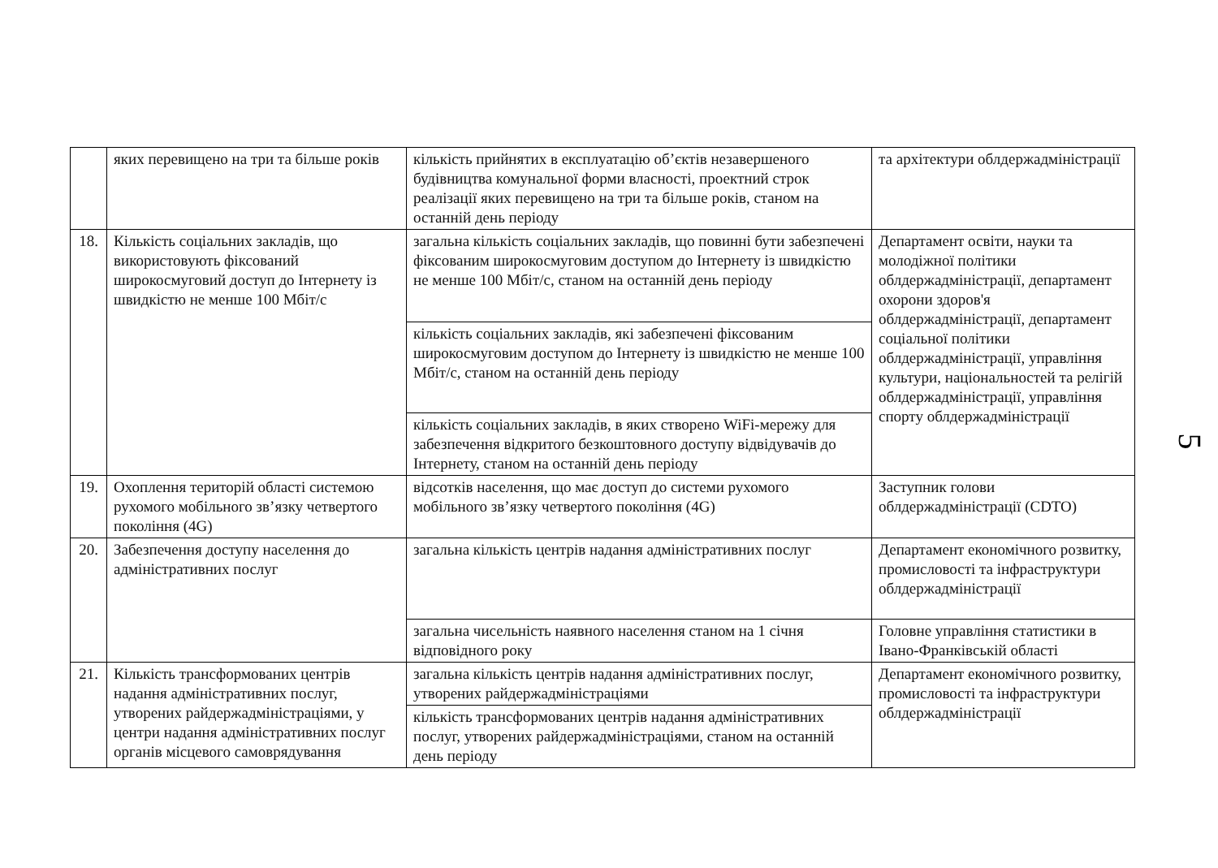| | яких перевищено на три та більше років | кількість прийнятих в експлуатацію об’єктів незавершеного будівництва комунальної форми власності, проектний строк реалізації яких перевищено на три та більше років, станом на останній день періоду | та архітектури облдержадміністрації |
| 18. | Кількість соціальних закладів, що використовують фіксований широкосмуговий доступ до Інтернету із швидкістю не менше 100 Мбіт/с | загальна кількість соціальних закладів, що повинні бути забезпечені фіксованим широкосмуговим доступом до Інтернету із швидкістю не менше 100 Мбіт/с, станом на останній день періоду | Департамент освіти, науки та молодіжної політики облдержадміністрації, департамент охорони здоров'я облдержадміністрації, департамент соціальної політики облдержадміністрації, управління культури, національностей та релігій облдержадміністрації, управління спорту облдержадміністрації |
| | | кількість соціальних закладів, які забезпечені фіксованим широкосмуговим доступом до Інтернету із швидкістю не менше 100 Мбіт/с, станом на останній день періоду | |
| | | кількість соціальних закладів, в яких створено WiFi-мережу для забезпечення відкритого безкоштовного доступу відвідувачів до Інтернету, станом на останній день періоду | |
| 19. | Охоплення територій області системою рухомого мобільного зв’язку четвертого покоління (4G) | відсотків населення, що має доступ до системи рухомого мобільного зв’язку четвертого покоління (4G) | Заступник голови облдержадміністрації (CDTO) |
| 20. | Забезпечення доступу населення до адміністративних послуг | загальна кількість центрів надання адміністративних послуг | Департамент економічного розвитку, промисловості та інфраструктури облдержадміністрації |
| | | загальна чисельність наявного населення станом на 1 січня відповідного року | Головне управління статистики в Івано-Франківській області |
| 21. | Кількість трансформованих центрів надання адміністративних послуг, утворених райдержадміністраціями, у центри надання адміністративних послуг органів місцевого самоврядування | загальна кількість центрів надання адміністративних послуг, утворених райдержадміністраціями | Департамент економічного розвитку, промисловості та інфраструктури облдержадміністрації |
| | | кількість трансформованих центрів надання адміністративних послуг, утворених райдержадміністраціями, станом на останній день періоду | |
5